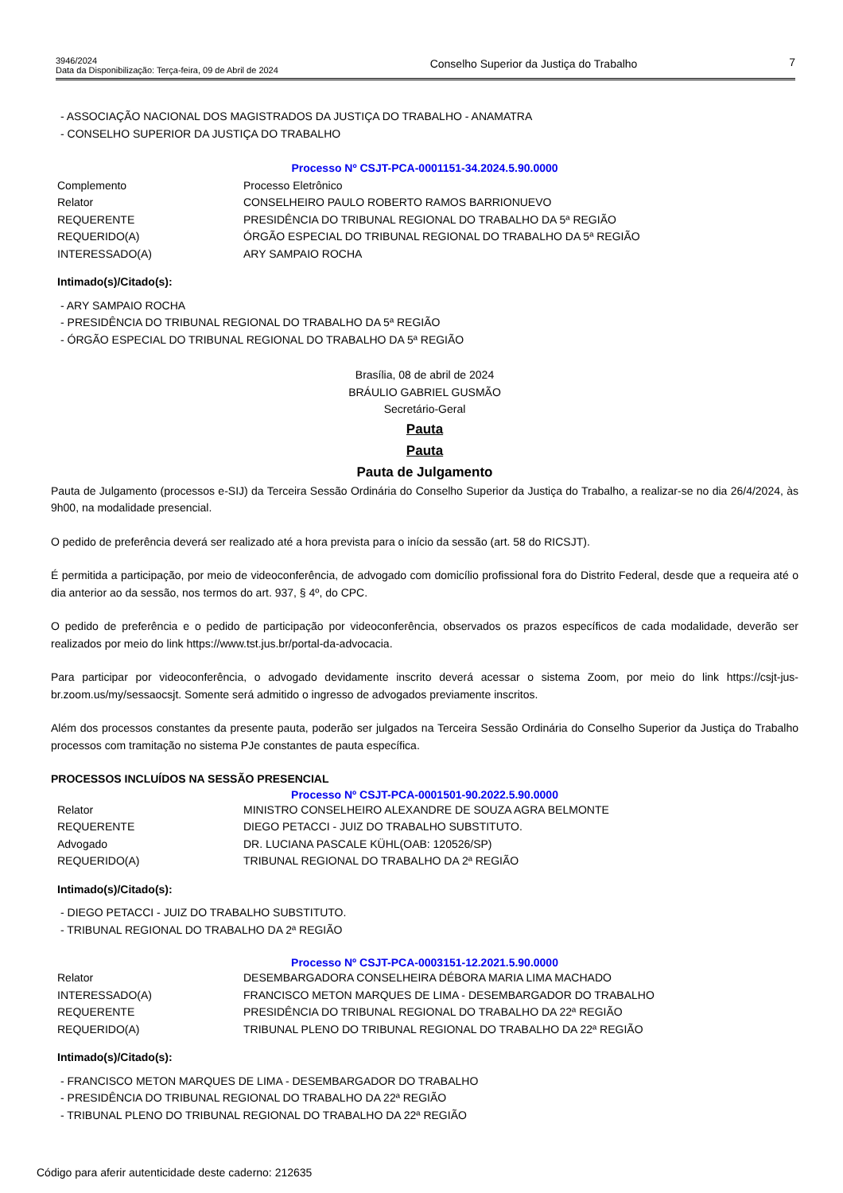3946/2024
Data da Disponibilização: Terça-feira, 09 de Abril de 2024
Conselho Superior da Justiça do Trabalho
7
- ASSOCIAÇÃO NACIONAL DOS MAGISTRADOS DA JUSTIÇA DO TRABALHO - ANAMATRA
- CONSELHO SUPERIOR DA JUSTIÇA DO TRABALHO
Processo Nº CSJT-PCA-0001151-34.2024.5.90.0000
| Complemento | Processo Eletrônico |
| Relator | CONSELHEIRO PAULO ROBERTO RAMOS BARRIONUEVO |
| REQUERENTE | PRESIDÊNCIA DO TRIBUNAL REGIONAL DO TRABALHO DA 5ª REGIÃO |
| REQUERIDO(A) | ÓRGÃO ESPECIAL DO TRIBUNAL REGIONAL DO TRABALHO DA 5ª REGIÃO |
| INTERESSADO(A) | ARY SAMPAIO ROCHA |
Intimado(s)/Citado(s):
- ARY SAMPAIO ROCHA
- PRESIDÊNCIA DO TRIBUNAL REGIONAL DO TRABALHO DA 5ª REGIÃO
- ÓRGÃO ESPECIAL DO TRIBUNAL REGIONAL DO TRABALHO DA 5ª REGIÃO
Brasília, 08 de abril de 2024
BRÁULIO GABRIEL GUSMÃO
Secretário-Geral
Pauta
Pauta
Pauta de Julgamento
Pauta de Julgamento (processos e-SIJ) da Terceira Sessão Ordinária do Conselho Superior da Justiça do Trabalho, a realizar-se no dia 26/4/2024, às 9h00, na modalidade presencial.
O pedido de preferência deverá ser realizado até a hora prevista para o início da sessão (art. 58 do RICSJT).
É permitida a participação, por meio de videoconferência, de advogado com domicílio profissional fora do Distrito Federal, desde que a requeira até o dia anterior ao da sessão, nos termos do art. 937, § 4º, do CPC.
O pedido de preferência e o pedido de participação por videoconferência, observados os prazos específicos de cada modalidade, deverão ser realizados por meio do link https://www.tst.jus.br/portal-da-advocacia.
Para participar por videoconferência, o advogado devidamente inscrito deverá acessar o sistema Zoom, por meio do link https://csjt-jus-br.zoom.us/my/sessaocsjt. Somente será admitido o ingresso de advogados previamente inscritos.
Além dos processos constantes da presente pauta, poderão ser julgados na Terceira Sessão Ordinária do Conselho Superior da Justiça do Trabalho processos com tramitação no sistema PJe constantes de pauta específica.
PROCESSOS INCLUÍDOS NA SESSÃO PRESENCIAL
Processo Nº CSJT-PCA-0001501-90.2022.5.90.0000
| Relator | MINISTRO CONSELHEIRO ALEXANDRE DE SOUZA AGRA BELMONTE |
| REQUERENTE | DIEGO PETACCI - JUIZ DO TRABALHO SUBSTITUTO. |
| Advogado | DR. LUCIANA PASCALE KÜHL(OAB: 120526/SP) |
| REQUERIDO(A) | TRIBUNAL REGIONAL DO TRABALHO DA 2ª REGIÃO |
Intimado(s)/Citado(s):
- DIEGO PETACCI - JUIZ DO TRABALHO SUBSTITUTO.
- TRIBUNAL REGIONAL DO TRABALHO DA 2ª REGIÃO
Processo Nº CSJT-PCA-0003151-12.2021.5.90.0000
| Relator | DESEMBARGADORA CONSELHEIRA DÉBORA MARIA LIMA MACHADO |
| INTERESSADO(A) | FRANCISCO METON MARQUES DE LIMA - DESEMBARGADOR DO TRABALHO |
| REQUERENTE | PRESIDÊNCIA DO TRIBUNAL REGIONAL DO TRABALHO DA 22ª REGIÃO |
| REQUERIDO(A) | TRIBUNAL PLENO DO TRIBUNAL REGIONAL DO TRABALHO DA 22ª REGIÃO |
Intimado(s)/Citado(s):
- FRANCISCO METON MARQUES DE LIMA - DESEMBARGADOR DO TRABALHO
- PRESIDÊNCIA DO TRIBUNAL REGIONAL DO TRABALHO DA 22ª REGIÃO
- TRIBUNAL PLENO DO TRIBUNAL REGIONAL DO TRABALHO DA 22ª REGIÃO
Código para aferir autenticidade deste caderno: 212635